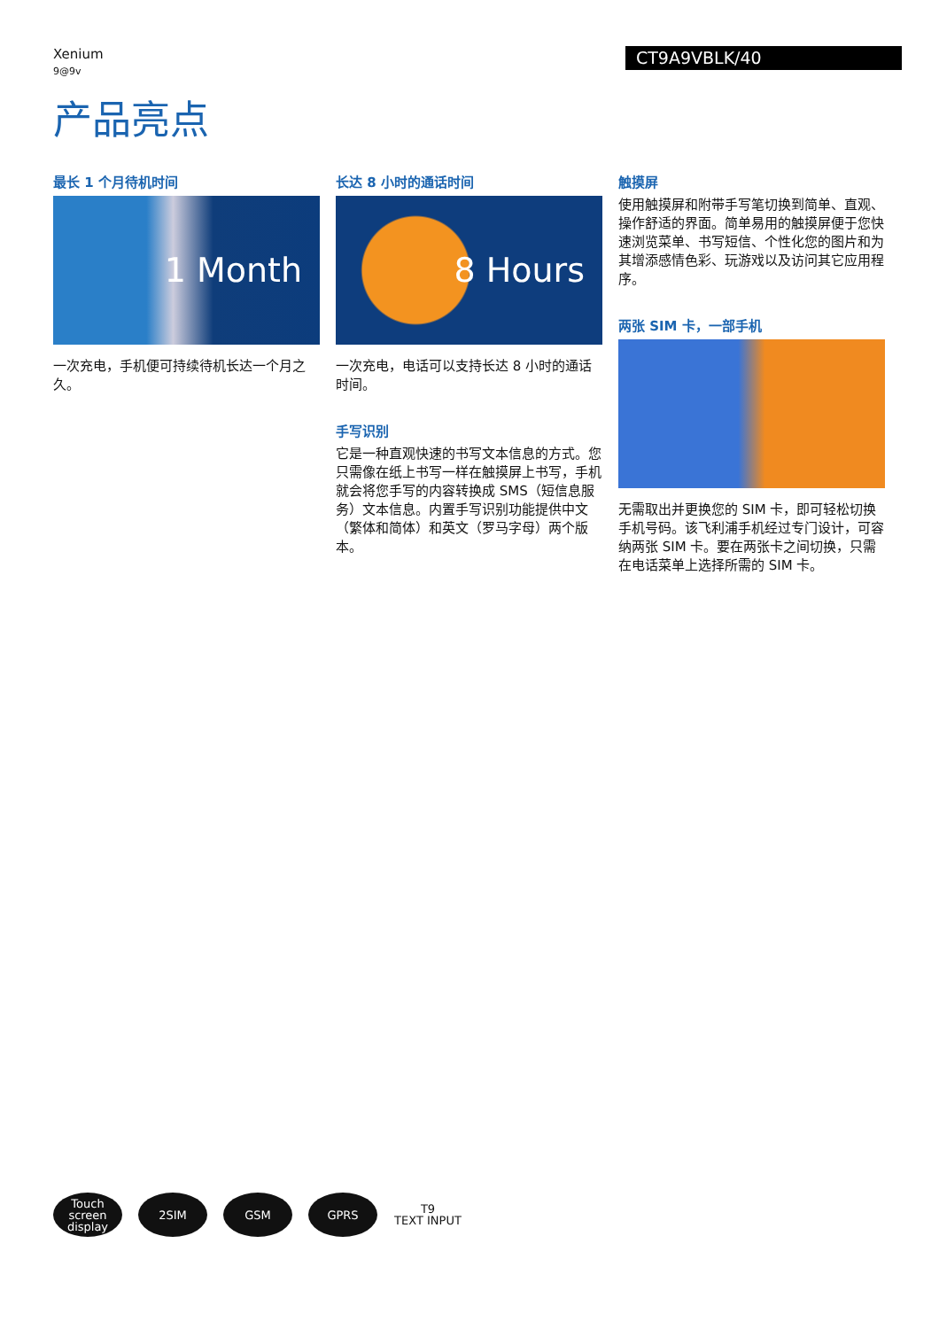Xenium
9@9v
CT9A9VBLK/40
产品亮点
最长 1 个月待机时间
1 Month
一次充电，手机便可持续待机长达一个月之久。
长达 8 小时的通话时间
8 Hours
一次充电，电话可以支持长达 8 小时的通话时间。
手写识别
它是一种直观快速的书写文本信息的方式。您只需像在纸上书写一样在触摸屏上书写，手机就会将您手写的内容转换成 SMS（短信息服务）文本信息。内置手写识别功能提供中文（繁体和简体）和英文（罗马字母）两个版本。
触摸屏
使用触摸屏和附带手写笔切换到简单、直观、操作舒适的界面。简单易用的触摸屏便于您快速浏览菜单、书写短信、个性化您的图片和为其增添感情色彩、玩游戏以及访问其它应用程序。
两张 SIM 卡，一部手机
无需取出并更换您的 SIM 卡，即可轻松切换手机号码。该飞利浦手机经过专门设计，可容纳两张 SIM 卡。要在两张卡之间切换，只需在电话菜单上选择所需的 SIM 卡。
Touch
screen
display
2SIM GSM GPRS T9
TEXT INPUT